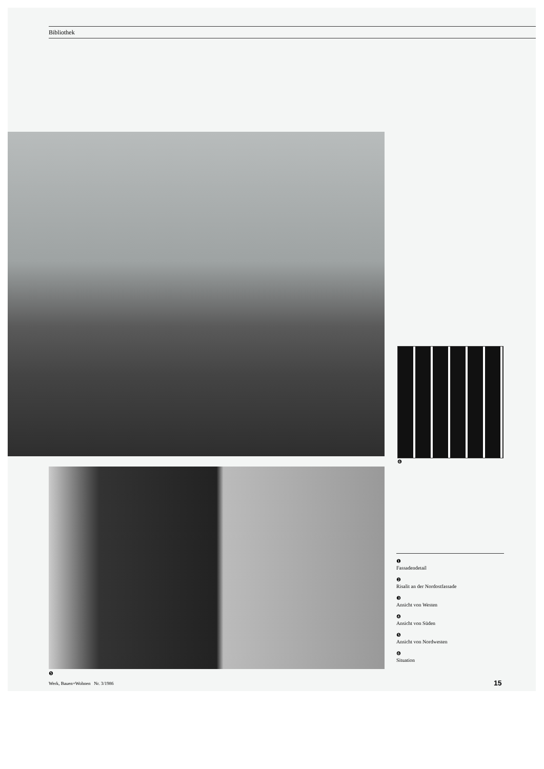Bibliothek
❻
❺
❶
Fassadendetail
❷
Risalit an der Nordostfassade
❸
Ansicht von Westen
❹
Ansicht von Süden
❺
Ansicht von Nordwesten
❻
Situation
Werk, Bauen+Wohnen Nr. 3/1986
15